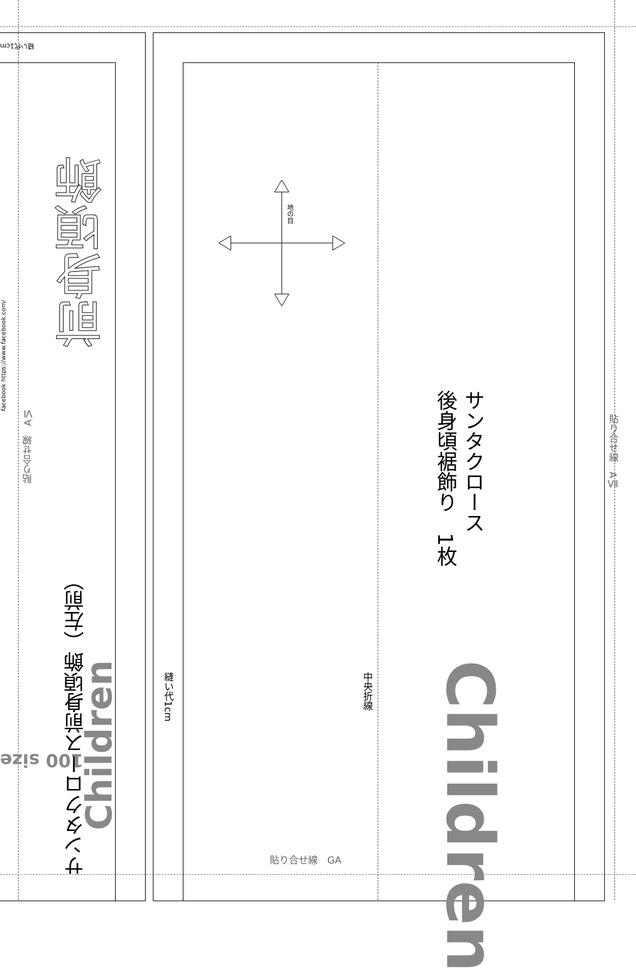サンタクロース
後身頃裾飾り　1枚
Children
中央折線
縫い代1cm
地の目
貼り合せ線　GA
貼り合せ線　AⅦ
貼り合せ線　AⅥ
前身頃飾
サンタクロース前身頃飾（左前）
Children
100 size
facebook https://www.facebook.com/
縫い代1cm